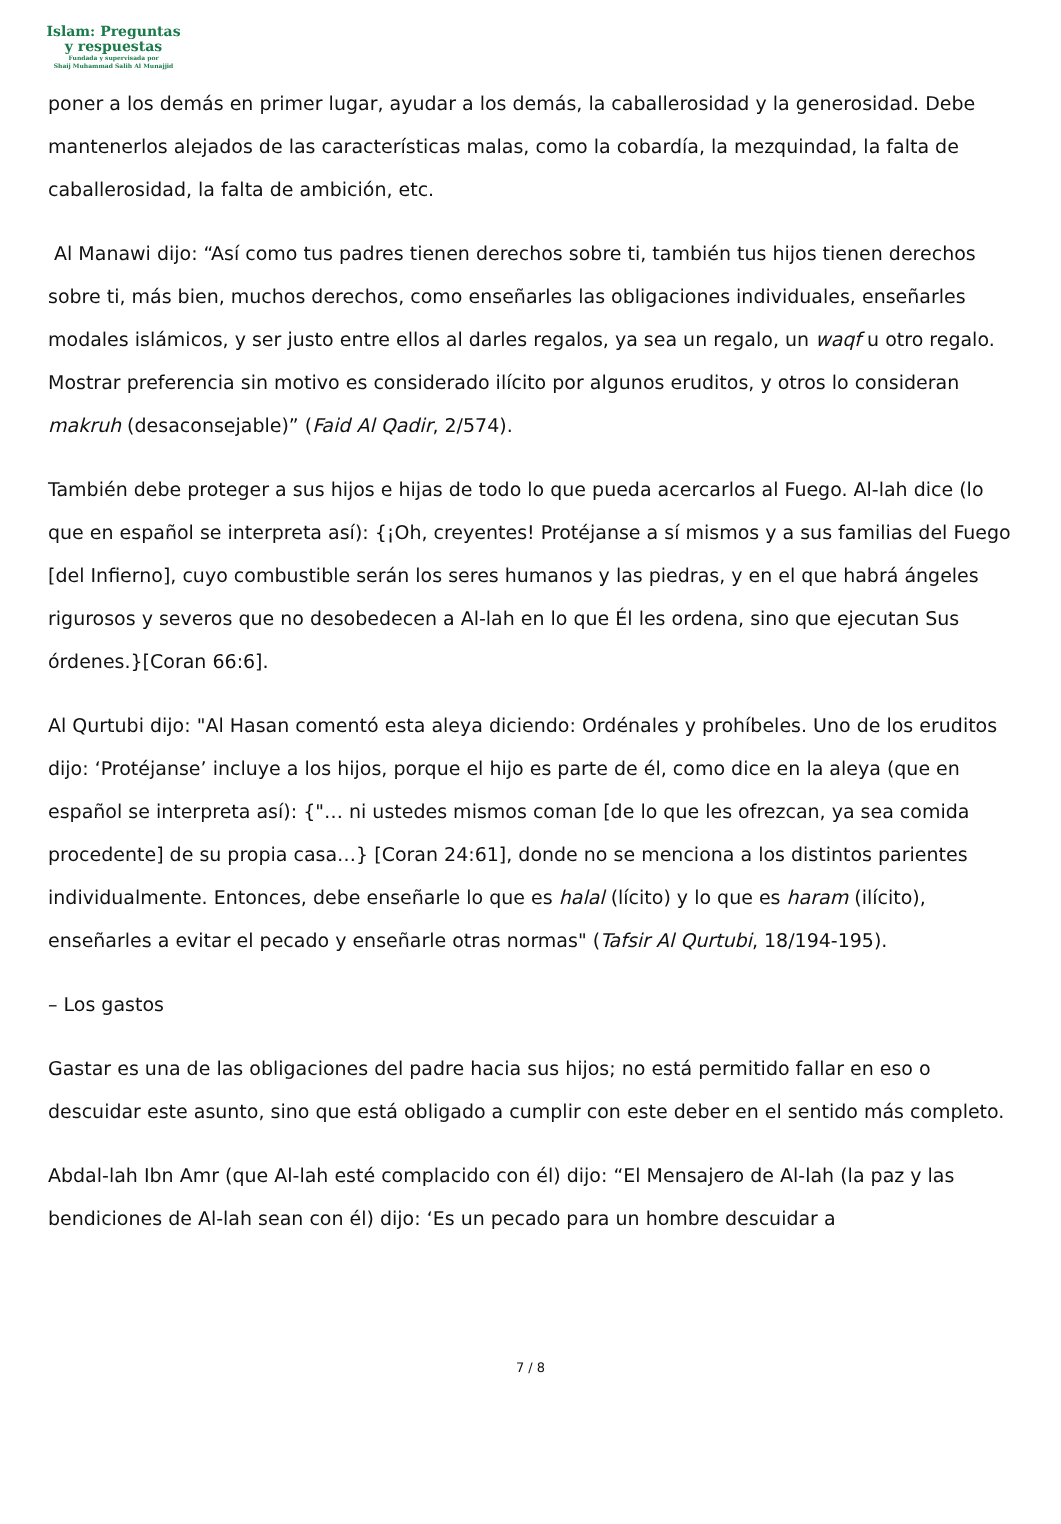Islam: Preguntas
y respuestas
Fundada y supervisada por
Shaij Muhammad Salih Al Munajjid
poner a los demás en primer lugar, ayudar a los demás, la caballerosidad y la generosidad. Debe mantenerlos alejados de las características malas, como la cobardía, la mezquindad, la falta de caballerosidad, la falta de ambición, etc.
Al Manawi dijo: “Así como tus padres tienen derechos sobre ti, también tus hijos tienen derechos sobre ti, más bien, muchos derechos, como enseñarles las obligaciones individuales, enseñarles modales islámicos, y ser justo entre ellos al darles regalos, ya sea un regalo, un waqf u otro regalo. Mostrar preferencia sin motivo es considerado ilícito por algunos eruditos, y otros lo consideran makruh (desaconsejable)” (Faid Al Qadir, 2/574).
También debe proteger a sus hijos e hijas de todo lo que pueda acercarlos al Fuego. Al-lah dice (lo que en español se interpreta así): {¡Oh, creyentes! Protéjanse a sí mismos y a sus familias del Fuego [del Infierno], cuyo combustible serán los seres humanos y las piedras, y en el que habrá ángeles rigurosos y severos que no desobedecen a Al-lah en lo que Él les ordena, sino que ejecutan Sus órdenes.}[Coran 66:6].
Al Qurtubi dijo: "Al Hasan comentó esta aleya diciendo: Ordénales y prohíbeles. Uno de los eruditos dijo: ‘Protéjanse’ incluye a los hijos, porque el hijo es parte de él, como dice en la aleya (que en español se interpreta así): {"… ni ustedes mismos coman [de lo que les ofrezcan, ya sea comida procedente] de su propia casa…} [Coran 24:61], donde no se menciona a los distintos parientes individualmente. Entonces, debe enseñarle lo que es halal (lícito) y lo que es haram (ilícito), enseñarles a evitar el pecado y enseñarle otras normas" (Tafsir Al Qurtubi, 18/194-195).
– Los gastos
Gastar es una de las obligaciones del padre hacia sus hijos; no está permitido fallar en eso o descuidar este asunto, sino que está obligado a cumplir con este deber en el sentido más completo.
Abdal-lah Ibn Amr (que Al-lah esté complacido con él) dijo: “El Mensajero de Al-lah (la paz y las bendiciones de Al-lah sean con él) dijo: ‘Es un pecado para un hombre descuidar a
7 / 8